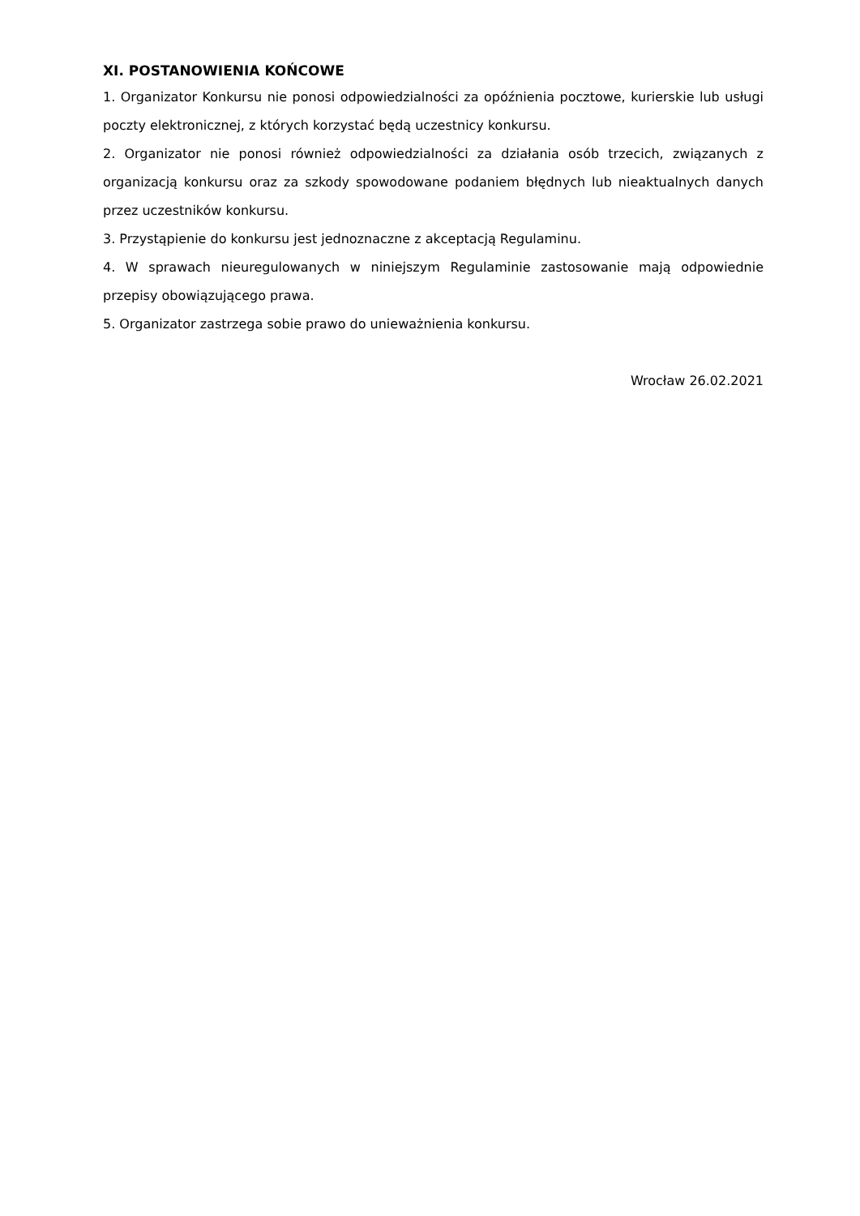XI. POSTANOWIENIA KOŃCOWE
1. Organizator Konkursu nie ponosi odpowiedzialności za opóźnienia pocztowe, kurierskie lub usługi poczty elektronicznej, z których korzystać będą uczestnicy konkursu.
2. Organizator nie ponosi również odpowiedzialności za działania osób trzecich, związanych z organizacją konkursu oraz za szkody spowodowane podaniem błędnych lub nieaktualnych danych przez uczestników konkursu.
3. Przystąpienie do konkursu jest jednoznaczne z akceptacją Regulaminu.
4. W sprawach nieuregulowanych w niniejszym Regulaminie zastosowanie mają odpowiednie przepisy obowiązującego prawa.
5. Organizator zastrzega sobie prawo do unieważnienia konkursu.
Wrocław 26.02.2021